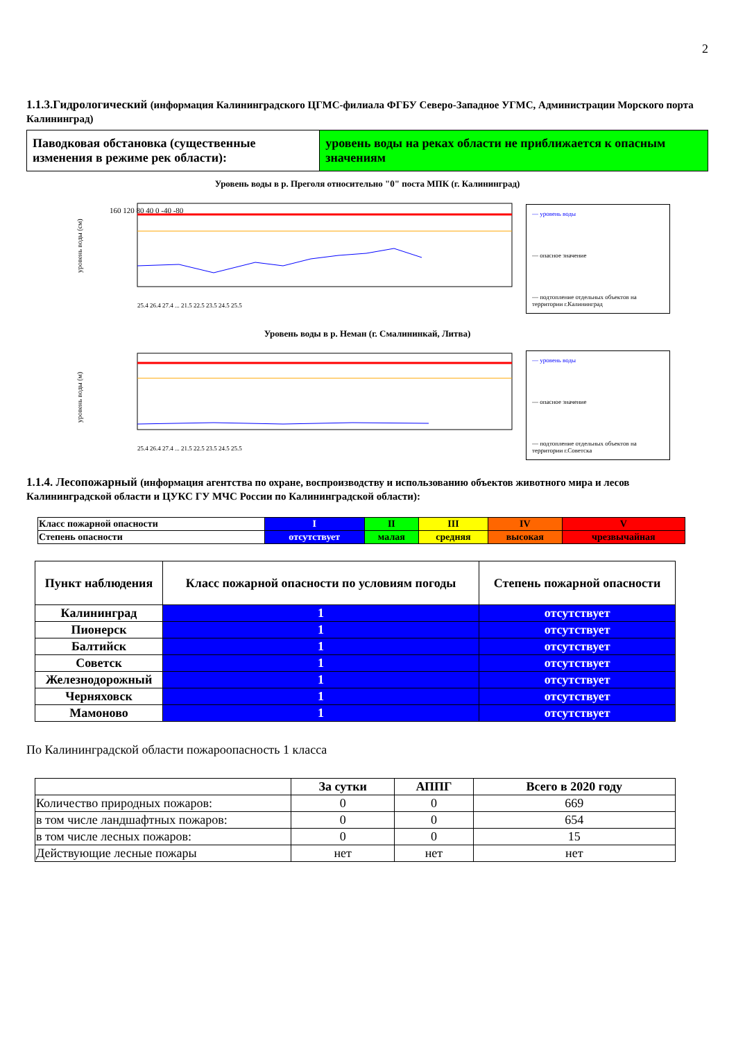2
1.1.3.Гидрологический (информация Калининградского ЦГМС-филиала ФГБУ Северо-Западное УГМС, Администрации Морского порта Калининград)
| Паводковая обстановка (существенные изменения в режиме рек области): | уровень воды на реках области не приближается к опасным значениям |
Уровень воды в р. Преголя относительно "0" поста МПК (г. Калининград)
уровень воды (см)
160 120 80 40 0 -40 -80
25.4 26.4 27.4 ... 21.5 22.5 23.5 24.5 25.5
— уровень воды
— опасное значение
— подтопление отдельных объектов на территории г.Калининград
Уровень воды в р. Неман (г. Смалининкай, Литва)
уровень воды (м)
25.4 26.4 27.4 ... 21.5 22.5 23.5 24.5 25.5
— уровень воды
— опасное значение
— подтопление отдельных объектов на территории г.Советска
1.1.4. Лесопожарный (информация агентства по охране, воспроизводству и использованию объектов животного мира и лесов Калининградской области и ЦУКС ГУ МЧС России по Калининградской области):
| Класс пожарной опасности | I | II | III | IV | V |
| Степень опасности | отсутствует | малая | средняя | высокая | чрезвычайная |
| Пункт наблюдения | Класс пожарной опасности по условиям погоды | Степень пожарной опасности |
| --- | --- | --- |
| Калининград | 1 | отсутствует |
| Пионерск | 1 | отсутствует |
| Балтийск | 1 | отсутствует |
| Советск | 1 | отсутствует |
| Железнодорожный | 1 | отсутствует |
| Черняховск | 1 | отсутствует |
| Мамоново | 1 | отсутствует |
По Калининградской области пожароопасность 1 класса
| | За сутки | АППГ | Всего в 2020 году |
| --- | --- | --- | --- |
| Количество природных пожаров: | 0 | 0 | 669 |
| в том числе ландшафтных пожаров: | 0 | 0 | 654 |
| в том числе лесных пожаров: | 0 | 0 | 15 |
| Действующие лесные пожары | нет | нет | нет |